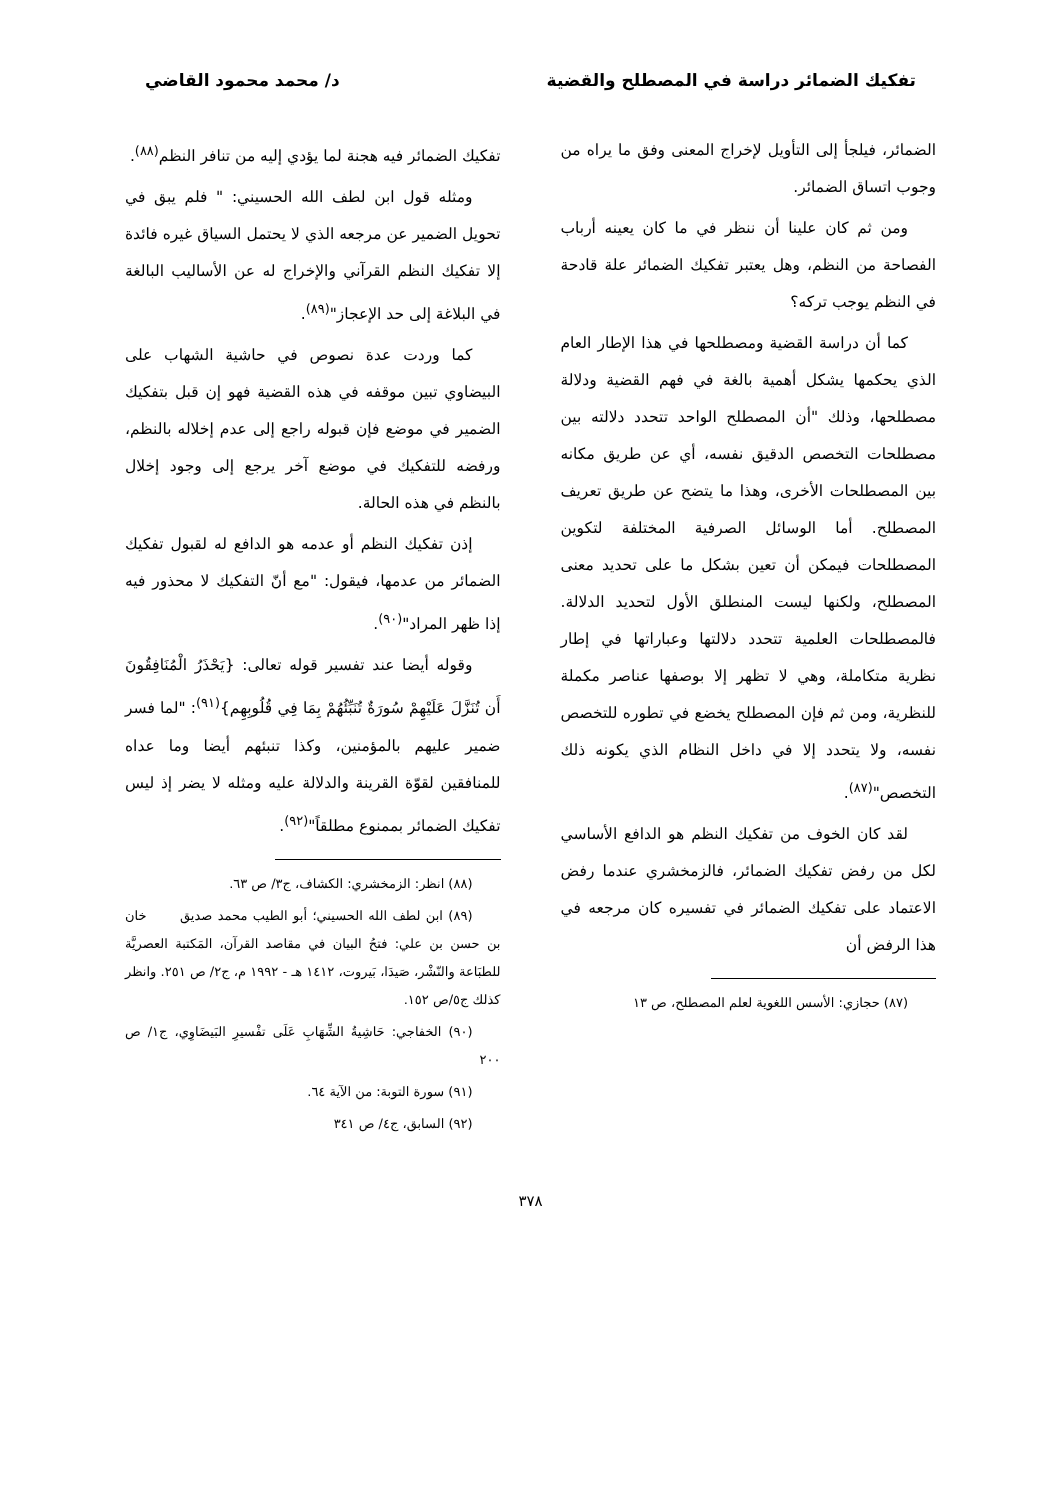تفكيك الضمائر دراسة في المصطلح والقضية د/ محمد محمود القاضي
الضمائر، فيلجأ إلى التأويل لإخراج المعنى وفق ما يراه من وجوب اتساق الضمائر.
ومن ثم كان علينا أن ننظر في ما كان يعينه أرباب الفصاحة من النظم، وهل يعتبر تفكيك الضمائر علة قادحة في النظم يوجب تركه؟
كما أن دراسة القضية ومصطلحها في هذا الإطار العام الذي يحكمها يشكل أهمية بالغة في فهم القضية ودلالة مصطلحها، وذلك "أن المصطلح الواحد تتحدد دلالته بين مصطلحات التخصص الدقيق نفسه، أي عن طريق مكانه بين المصطلحات الأخرى، وهذا ما يتضح عن طريق تعريف المصطلح. أما الوسائل الصرفية المختلفة لتكوين المصطلحات فيمكن أن تعين بشكل ما على تحديد معنى المصطلح، ولكنها ليست المنطلق الأول لتحديد الدلالة. فالمصطلحات العلمية تتحدد دلالتها وعباراتها في إطار نظرية متكاملة، وهي لا تظهر إلا بوصفها عناصر مكملة للنظرية، ومن ثم فإن المصطلح يخضع في تطوره للتخصص نفسه، ولا يتحدد إلا في داخل النظام الذي يكونه ذلك التخصص"<sup>(٨٧)</sup>.
لقد كان الخوف من تفكيك النظم هو الدافع الأساسي لكل من رفض تفكيك الضمائر، فالزمخشري عندما رفض الاعتماد على تفكيك الضمائر في تفسيره كان مرجعه في هذا الرفض أن
(٨٧) حجازي: الأسس اللغوية لعلم المصطلح، ص ١٣
تفكيك الضمائر فيه هجنة لما يؤدي إليه من تنافر النظم<sup>(٨٨)</sup>.
ومثله قول ابن لطف الله الحسيني: " فلم يبق في تحويل الضمير عن مرجعه الذي لا يحتمل السياق غيره فائدة إلا تفكيك النظم القرآني والإخراج له عن الأساليب البالغة في البلاغة إلى حد الإعجاز"<sup>(٨٩)</sup>.
كما وردت عدة نصوص في حاشية الشهاب على البيضاوي تبين موقفه في هذه القضية فهو إن قبل بتفكيك الضمير في موضع فإن قبوله راجع إلى عدم إخلاله بالنظم، ورفضه للتفكيك في موضع آخر يرجع إلى وجود إخلال بالنظم في هذه الحالة.
إذن تفكيك النظم أو عدمه هو الدافع له لقبول تفكيك الضمائر من عدمها، فيقول: "مع أنّ التفكيك لا محذور فيه إذا ظهر المراد"<sup>(٩٠)</sup>.
وقوله أيضا عند تفسير قوله تعالى: {يَحْذَرُ الْمُنَافِقُونَ أَن تُنَزَّلَ عَلَيْهِمْ سُورَةٌ تُنَبِّئُهُمْ بِمَا فِي قُلُوبِهِم}<sup>(٩١)</sup>: "لما فسر ضمير عليهم بالمؤمنين، وكذا تنبئهم أيضا وما عداه للمنافقين لقوّة القرينة والدلالة عليه ومثله لا يضر إذ ليس تفكيك الضمائر بممنوع مطلقاً"<sup>(٩٢)</sup>.
(٨٨) انظر: الزمخشري: الكشاف، ج٣/ ص ٦٣.
(٨٩) ابن لطف الله الحسيني؛ أبو الطيب محمد صديق خان بن حسن بن علي: فتحُ البيان في مقاصد القرآن، المَكتبة العصريَّة للطبَاعة والنّشْر، صَيدَا، بَيروت، ١٤١٢ هـ - ١٩٩٢ م، ج٢/ ص ٢٥١. وانظر كذلك ج٥/ص ١٥٢.
(٩٠) الخفاجي: حَاشِيةُ الشِّهَابِ عَلَى تفْسيرِ البَيضَاوِي، ج١/ ص ٢٠٠
(٩١) سورة التوبة: من الآية ٦٤.
(٩٢) السابق، ج٤/ ص ٣٤١
٣٧٨